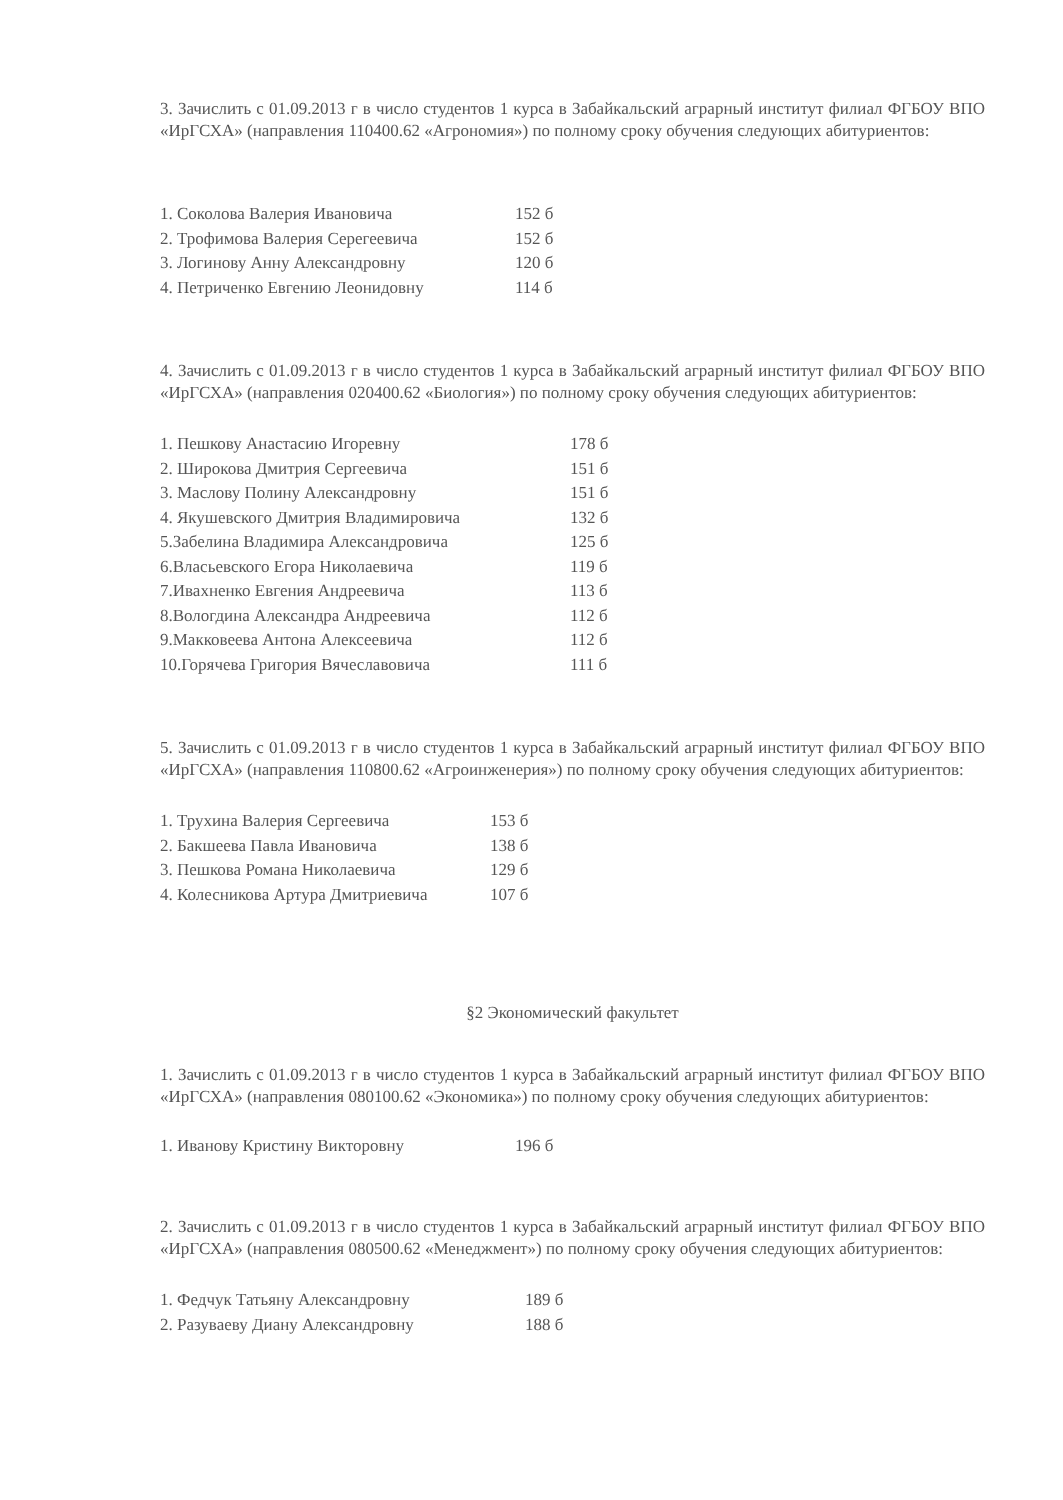3. Зачислить с 01.09.2013 г в число студентов 1 курса в Забайкальский аграрный институт филиал ФГБОУ ВПО «ИрГСХА» (направления 110400.62 «Агрономия») по полному сроку обучения следующих абитуриентов:
1. Соколова Валерия Ивановича 152 б
2. Трофимова Валерия Серегеевича 152 б
3. Логинову Анну Александровну 120 б
4. Петриченко Евгению Леонидовну 114 б
4. Зачислить с 01.09.2013 г в число студентов 1 курса в Забайкальский аграрный институт филиал ФГБОУ ВПО «ИрГСХА» (направления 020400.62 «Биология») по полному сроку обучения следующих абитуриентов:
1. Пешкову Анастасию Игоревну 178 б
2. Широкова Дмитрия Сергеевича 151 б
3. Маслову Полину Александровну 151 б
4. Якушевского Дмитрия Владимировича 132 б
5.Забелина Владимира Александровича 125 б
6.Власьевского Егора Николаевича 119 б
7.Ивахненко Евгения Андреевича 113 б
8.Вологдина Александра Андреевича 112 б
9.Макковеева Антона Алексеевича 112 б
10.Горячева Григория Вячеславовича 111 б
5. Зачислить с 01.09.2013 г в число студентов 1 курса в Забайкальский аграрный институт филиал ФГБОУ ВПО «ИрГСХА» (направления 110800.62 «Агроинженерия») по полному сроку обучения следующих абитуриентов:
1. Трухина Валерия Сергеевича 153 б
2. Бакшеева Павла Ивановича 138 б
3. Пешкова Романа Николаевича 129 б
4. Колесникова Артура Дмитриевича 107 б
§2 Экономический факультет
1. Зачислить с 01.09.2013 г в число студентов 1 курса в Забайкальский аграрный институт филиал ФГБОУ ВПО «ИрГСХА» (направления 080100.62 «Экономика») по полному сроку обучения следующих абитуриентов:
1. Иванову Кристину Викторовну 196 б
2. Зачислить с 01.09.2013 г в число студентов 1 курса в Забайкальский аграрный институт филиал ФГБОУ ВПО «ИрГСХА» (направления 080500.62 «Менеджмент») по полному сроку обучения следующих абитуриентов:
1. Федчук Татьяну Александровну 189 б
2. Разуваеву Диану Александровну 188 б